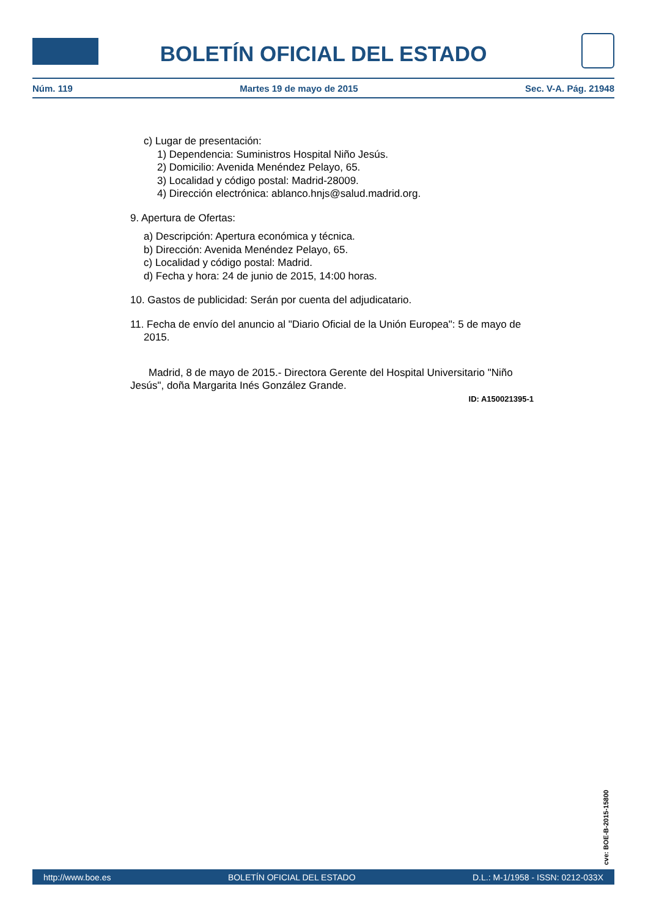BOLETÍN OFICIAL DEL ESTADO
Núm. 119 Martes 19 de mayo de 2015 Sec. V-A. Pág. 21948
c) Lugar de presentación:
1) Dependencia: Suministros Hospital Niño Jesús.
2) Domicilio: Avenida Menéndez Pelayo, 65.
3) Localidad y código postal: Madrid-28009.
4) Dirección electrónica: ablanco.hnjs@salud.madrid.org.
9. Apertura de Ofertas:
a) Descripción: Apertura económica y técnica.
b) Dirección: Avenida Menéndez Pelayo, 65.
c) Localidad y código postal: Madrid.
d) Fecha y hora: 24 de junio de 2015, 14:00 horas.
10. Gastos de publicidad: Serán por cuenta del adjudicatario.
11. Fecha de envío del anuncio al "Diario Oficial de la Unión Europea": 5 de mayo de 2015.
Madrid, 8 de mayo de 2015.- Directora Gerente del Hospital Universitario "Niño Jesús", doña Margarita Inés González Grande.
ID: A150021395-1
cve: BOE-B-2015-15800
http://www.boe.es BOLETÍN OFICIAL DEL ESTADO D.L.: M-1/1958 - ISSN: 0212-033X